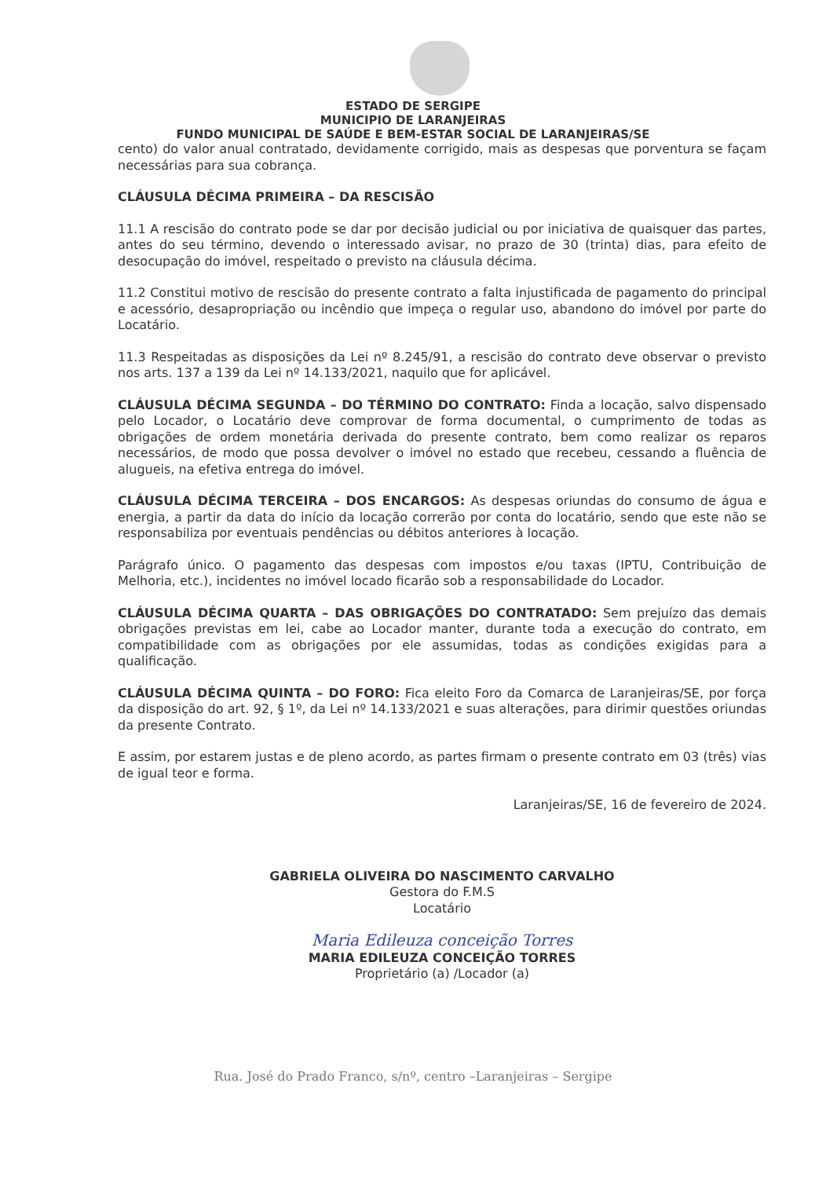ESTADO DE SERGIPE
MUNICIPIO DE LARANJEIRAS
FUNDO MUNICIPAL DE SAÚDE E BEM-ESTAR SOCIAL DE LARANJEIRAS/SE
cento) do valor anual contratado, devidamente corrigido, mais as despesas que porventura se façam necessárias para sua cobrança.
CLÁUSULA DÉCIMA PRIMEIRA – DA RESCISÃO
11.1 A rescisão do contrato pode se dar por decisão judicial ou por iniciativa de quaisquer das partes, antes do seu término, devendo o interessado avisar, no prazo de 30 (trinta) dias, para efeito de desocupação do imóvel, respeitado o previsto na cláusula décima.
11.2 Constitui motivo de rescisão do presente contrato a falta injustificada de pagamento do principal e acessório, desapropriação ou incêndio que impeça o regular uso, abandono do imóvel por parte do Locatário.
11.3 Respeitadas as disposições da Lei nº 8.245/91, a rescisão do contrato deve observar o previsto nos arts. 137 a 139 da Lei nº 14.133/2021, naquilo que for aplicável.
CLÁUSULA DÉCIMA SEGUNDA – DO TÉRMINO DO CONTRATO: Finda a locação, salvo dispensado pelo Locador, o Locatário deve comprovar de forma documental, o cumprimento de todas as obrigações de ordem monetária derivada do presente contrato, bem como realizar os reparos necessários, de modo que possa devolver o imóvel no estado que recebeu, cessando a fluência de alugueis, na efetiva entrega do imóvel.
CLÁUSULA DÉCIMA TERCEIRA – DOS ENCARGOS: As despesas oriundas do consumo de água e energia, a partir da data do início da locação correrão por conta do locatário, sendo que este não se responsabiliza por eventuais pendências ou débitos anteriores à locação.
Parágrafo único. O pagamento das despesas com impostos e/ou taxas (IPTU, Contribuição de Melhoria, etc.), incidentes no imóvel locado ficarão sob a responsabilidade do Locador.
CLÁUSULA DÉCIMA QUARTA – DAS OBRIGAÇÕES DO CONTRATADO: Sem prejuízo das demais obrigações previstas em lei, cabe ao Locador manter, durante toda a execução do contrato, em compatibilidade com as obrigações por ele assumidas, todas as condições exigidas para a qualificação.
CLÁUSULA DÉCIMA QUINTA – DO FORO: Fica eleito Foro da Comarca de Laranjeiras/SE, por força da disposição do art. 92, § 1º, da Lei nº 14.133/2021 e suas alterações, para dirimir questões oriundas da presente Contrato.
E assim, por estarem justas e de pleno acordo, as partes firmam o presente contrato em 03 (três) vias de igual teor e forma.
Laranjeiras/SE, 16 de fevereiro de 2024.
GABRIELA OLIVEIRA DO NASCIMENTO CARVALHO
Gestora do F.M.S
Locatário
Maria Edileuza conceição Torres
MARIA EDILEUZA CONCEIÇÃO TORRES
Proprietário (a) /Locador (a)
Rua. José do Prado Franco, s/nº, centro –Laranjeiras – Sergipe